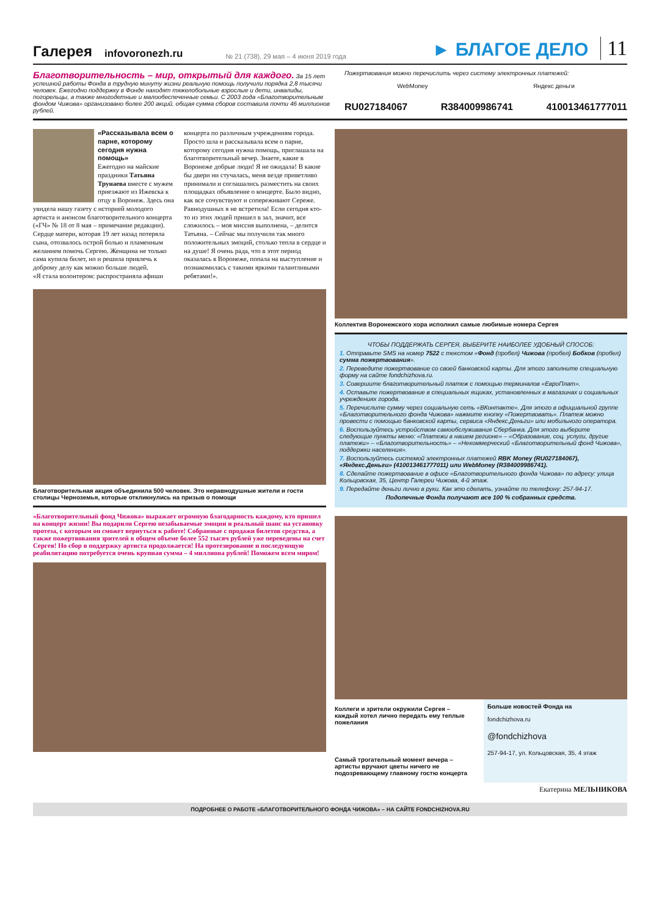Галерея infovoronezh.ru № 21 (738), 29 мая – 4 июня 2019 года ► БЛАГОЕ ДЕЛО 11
Благотворительность – мир, открытый для каждого. За 15 лет успешной работы Фонда в трудную минуту жизни реальную помощь получили порядка 2,8 тысячи человек. Ежегодно поддержку в Фонде находят тяжелобольные взрослые и дети, инвалиды, погорельцы, а также многодетные и малообеспеченные семьи. С 2003 года «Благотворительным фондом Чижова» организовано более 200 акций, общая сумма сборов составила почти 46 миллионов рублей.
Пожертвования можно перечислить через систему электронных платежей:
WebMoney Яндекс деньги
RU027184067 R384009986741 410013461777011
«Рассказывала всем о парне, которому сегодня нужна помощь»
Ежегодно на майские праздники Татьяна Трунаева вместе с мужем приезжают из Ижевска к отцу в Воронеж. Здесь она увидела нашу газету с историей молодого артиста и анонсом благотворительного концерта («ГЧ» № 18 от 8 мая – примечание редакции). Сердце матери, которая 19 лет назад потеряла сына, отозвалось острой болью и пламенным желанием помочь Сергею. Женщина не только сама купила билет, но и решила привлечь к доброму делу как можно больше людей.
«Я стала волонтером: распространяла афиши концерта по различным учреждениям города. Просто шла и рассказывала всем о парне, которому сегодня нужна помощь, приглашала на благотворительный вечер. Знаете, какие в Воронеже добрые люди! Я не ожидала! В какие бы двери ни стучалась, меня везде приветливо принимали и соглашались разместить на своих площадках объявление о концерте. Было видно, как все сочувствуют и сопереживают Сереже. Равнодушных я не встретила! Если сегодня кто-то из этих людей пришел в зал, значит, все сложилось – моя миссия выполнена, – делится Татьяна. – Сейчас мы получили так много положительных эмоций, столько тепла в сердце и на душе! Я очень рада, что в этот период оказалась в Воронеже, попала на выступление и познакомилась с такими яркими талантливыми ребятами!».
Благотворительная акция объединила 500 человек. Это неравнодушные жители и гости столицы Черноземья, которые откликнулись на призыв о помощи
«Благотворительный фонд Чижова» выражает огромную благодарность каждому, кто пришел на концерт жизни! Вы подарили Сергею незабываемые эмоции и реальный шанс на установку протеза, с которым он сможет вернуться к работе! Собранные с продажи билетов средства, а также пожертвования зрителей в общем объеме более 552 тысяч рублей уже переведены на счет Сергея! Но сбор в поддержку артиста продолжается! На протезирование и последующую реабилитацию потребуется очень крупная сумма – 4 миллиона рублей! Поможем всем миром!
Коллектив Воронежского хора исполнил самые любимые номера Сергея
ЧТОБЫ ПОДДЕРЖАТЬ СЕРГЕЯ, ВЫБЕРИТЕ НАИБОЛЕЕ УДОБНЫЙ СПОСОБ:
1. Отправьте SMS на номер 7522 с текстом «Фонд (пробел) Чижова (пробел) Бобков (пробел) сумма пожертвования».
2. Переведите пожертвование со своей банковской карты. Для этого заполните специальную форму на сайте fondchizhova.ru.
3. Совершите благотворительный платеж с помощью терминалов «ЕвроПлат».
4. Оставьте пожертвование в специальных ящиках, установленных в магазинах и социальных учреждениях города.
5. Перечислите сумму через социальную сеть «ВКонтакте». Для этого в официальной группе «Благотворительного фонда Чижова» нажмите кнопку «Пожертвовать». Платеж можно провести с помощью банковской карты, сервиса «Яндекс.Деньги» или мобильного оператора.
6. Воспользуйтесь устройством самообслуживания Сбербанка. Для этого выберите следующие пункты меню: «Платежи в нашем регионе» – «Образование, соц. услуги, другие платежи» – «Благотворительность» – «Некоммерческий «Благотворительный фонд Чижова», поддержки населения».
7. Воспользуйтесь системой электронных платежей RBK Money (RU027184067), «Яндекс.Деньги» (410013461777011) или WebMoney (R384009986741).
8. Сделайте пожертвование в офисе «Благотворительного фонда Чижова» по адресу: улица Кольцовская, 35, Центр Галереи Чижова, 4-й этаж.
9. Передайте деньги лично в руки. Как это сделать, узнайте по телефону: 257-94-17.
Подопечные Фонда получают все 100 % собранных средств.
Коллеги и зрители окружили Сергея – каждый хотел лично передать ему теплые пожелания
Самый трогательный момент вечера – артисты вручают цветы ничего не подозревающему главному гостю концерта
Больше новостей Фонда на
fondchizhova.ru
@fondchizhova
257-94-17, ул. Кольцовская, 35, 4 этаж
Екатерина МЕЛЬНИКОВА
ПОДРОБНЕЕ О РАБОТЕ «БЛАГОТВОРИТЕЛЬНОГО ФОНДА ЧИЖОВА» – НА САЙТЕ FONDCHIZHOVA.RU